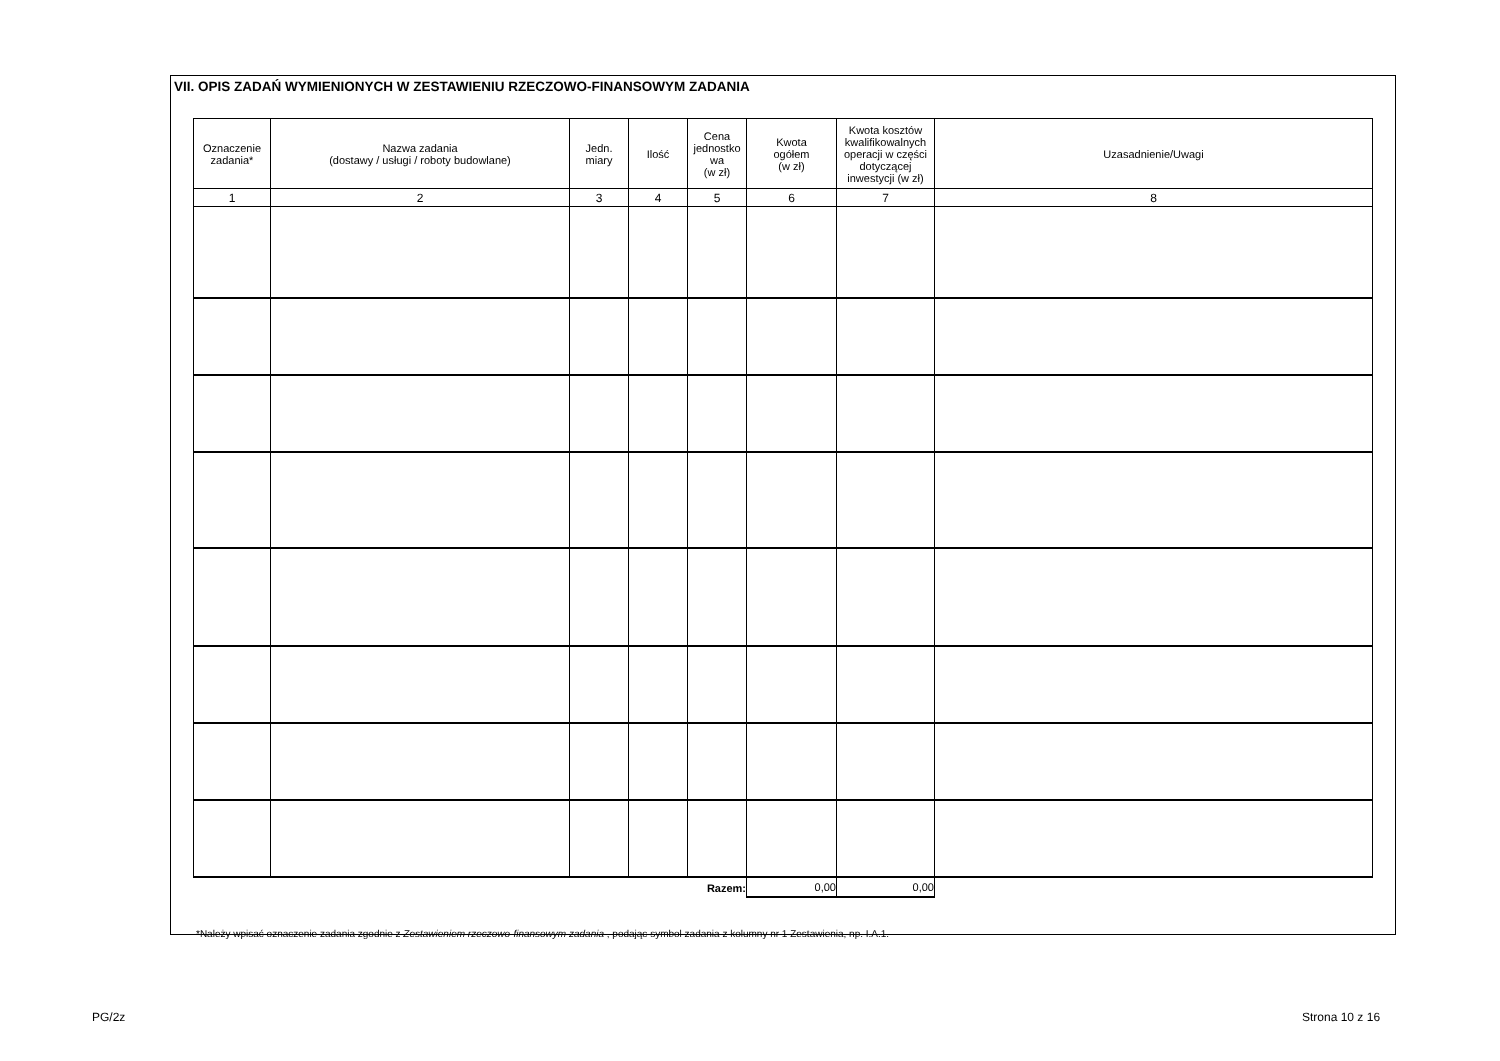VII. OPIS ZADAŃ WYMIENIONYCH W ZESTAWIENIU RZECZOWO-FINANSOWYM ZADANIA
| Oznaczenie zadania* | Nazwa zadania (dostawy / usługi / roboty budowlane) | Jedn. miary | Ilość | Cena jednostko wa (w zł) | Kwota ogółem (w zł) | Kwota kosztów kwalifikowalnych operacji w części dotyczącej inwestycji (w zł) | Uzasadnienie/Uwagi |
| --- | --- | --- | --- | --- | --- | --- | --- |
| 1 | 2 | 3 | 4 | 5 | 6 | 7 | 8 |
| Razem: | | | | | 0,00 | 0,00 | |
*Należy wpisać oznaczenie zadania zgodnie z Zestawieniem rzeczowo-finansowym zadania , podając symbol zadania z kolumny nr 1 Zestawienia, np. I.A.1.
PG/2z Strona 10 z 16